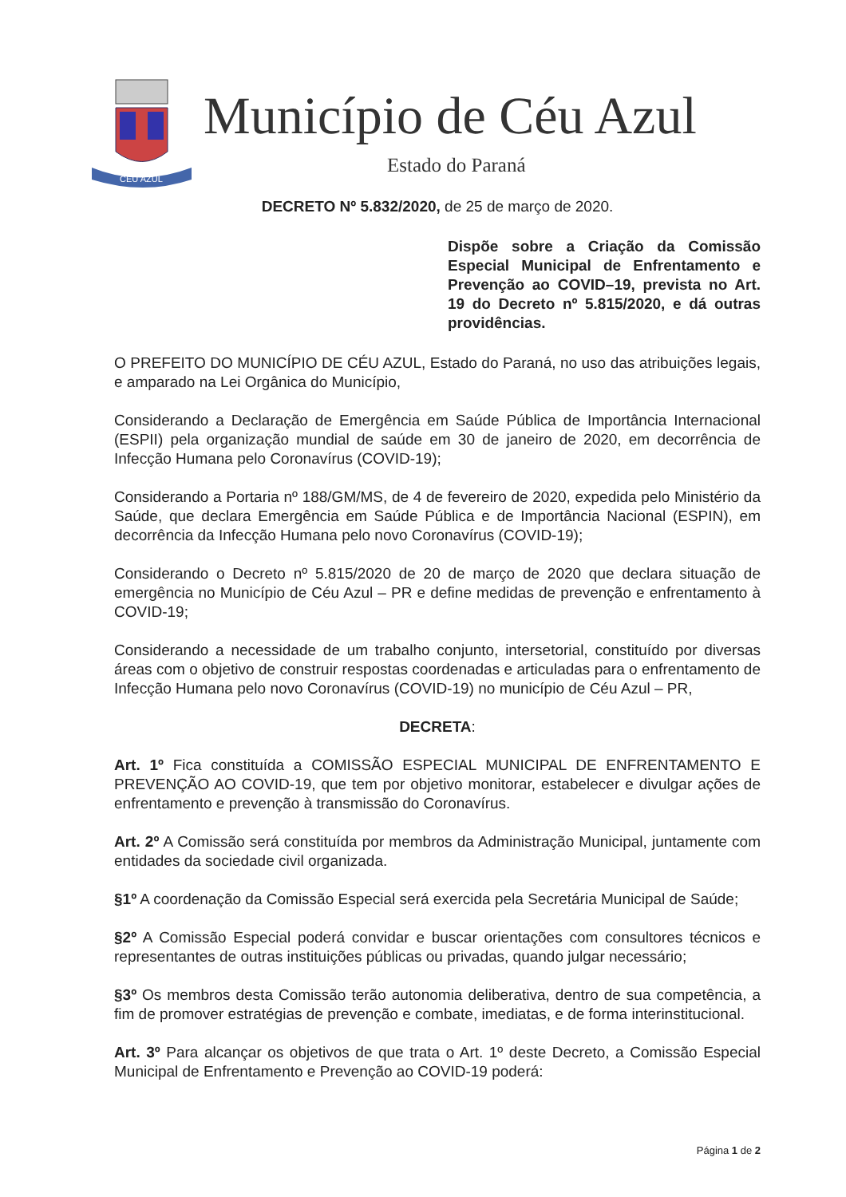CÉU AZUL
Município de Céu Azul
Estado do Paraná
DECRETO Nº 5.832/2020, de 25 de março de 2020.
Dispõe sobre a Criação da Comissão Especial Municipal de Enfrentamento e Prevenção ao COVID–19, prevista no Art. 19 do Decreto nº 5.815/2020, e dá outras providências.
O PREFEITO DO MUNICÍPIO DE CÉU AZUL, Estado do Paraná, no uso das atribuições legais, e amparado na Lei Orgânica do Município,
Considerando a Declaração de Emergência em Saúde Pública de Importância Internacional (ESPII) pela organização mundial de saúde em 30 de janeiro de 2020, em decorrência de Infecção Humana pelo Coronavírus (COVID-19);
Considerando a Portaria nº 188/GM/MS, de 4 de fevereiro de 2020, expedida pelo Ministério da Saúde, que declara Emergência em Saúde Pública e de Importância Nacional (ESPIN), em decorrência da Infecção Humana pelo novo Coronavírus (COVID-19);
Considerando o Decreto nº 5.815/2020 de 20 de março de 2020 que declara situação de emergência no Município de Céu Azul – PR e define medidas de prevenção e enfrentamento à COVID-19;
Considerando a necessidade de um trabalho conjunto, intersetorial, constituído por diversas áreas com o objetivo de construir respostas coordenadas e articuladas para o enfrentamento de Infecção Humana pelo novo Coronavírus (COVID-19) no município de Céu Azul – PR,
DECRETA:
Art. 1º Fica constituída a COMISSÃO ESPECIAL MUNICIPAL DE ENFRENTAMENTO E PREVENÇÃO AO COVID-19, que tem por objetivo monitorar, estabelecer e divulgar ações de enfrentamento e prevenção à transmissão do Coronavírus.
Art. 2º A Comissão será constituída por membros da Administração Municipal, juntamente com entidades da sociedade civil organizada.
§1º A coordenação da Comissão Especial será exercida pela Secretária Municipal de Saúde;
§2º A Comissão Especial poderá convidar e buscar orientações com consultores técnicos e representantes de outras instituições públicas ou privadas, quando julgar necessário;
§3º Os membros desta Comissão terão autonomia deliberativa, dentro de sua competência, a fim de promover estratégias de prevenção e combate, imediatas, e de forma interinstitucional.
Art. 3º Para alcançar os objetivos de que trata o Art. 1º deste Decreto, a Comissão Especial Municipal de Enfrentamento e Prevenção ao COVID-19 poderá:
Página 1 de 2